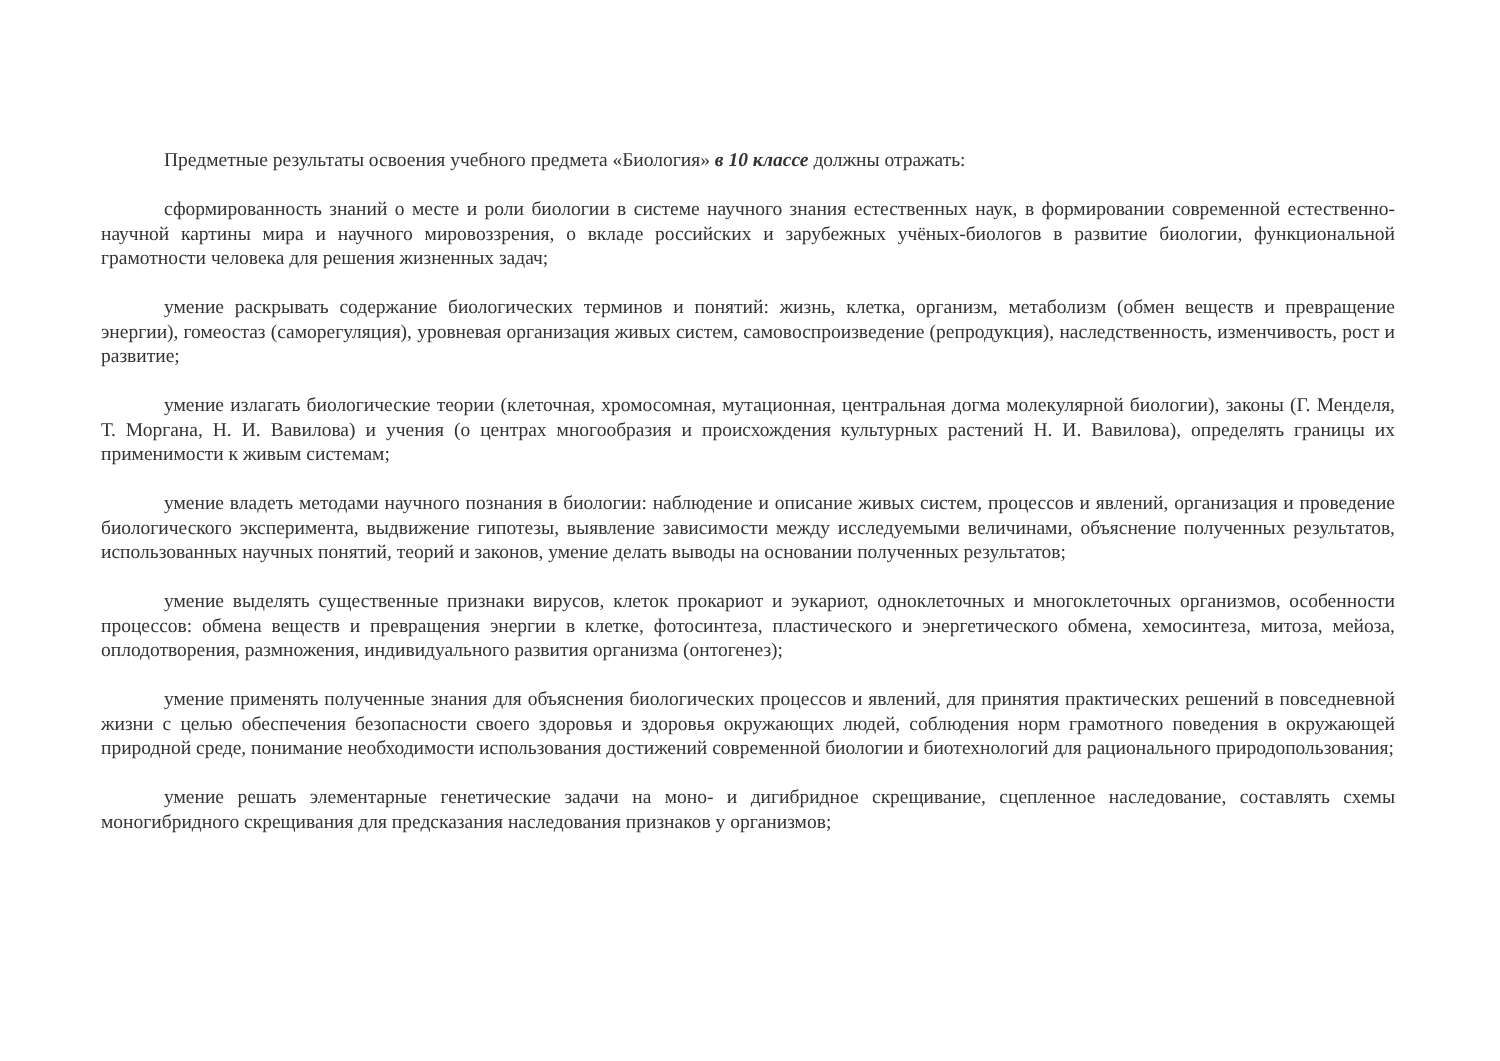Предметные результаты освоения учебного предмета «Биология» в 10 классе должны отражать:
сформированность знаний о месте и роли биологии в системе научного знания естественных наук, в формировании современной естественно-научной картины мира и научного мировоззрения, о вкладе российских и зарубежных учёных-биологов в развитие биологии, функциональной грамотности человека для решения жизненных задач;
умение раскрывать содержание биологических терминов и понятий: жизнь, клетка, организм, метаболизм (обмен веществ и превращение энергии), гомеостаз (саморегуляция), уровневая организация живых систем, самовоспроизведение (репродукция), наследственность, изменчивость, рост и развитие;
умение излагать биологические теории (клеточная, хромосомная, мутационная, центральная догма молекулярной биологии), законы (Г. Менделя, Т. Моргана, Н. И. Вавилова) и учения (о центрах многообразия и происхождения культурных растений Н. И. Вавилова), определять границы их применимости к живым системам;
умение владеть методами научного познания в биологии: наблюдение и описание живых систем, процессов и явлений, организация и проведение биологического эксперимента, выдвижение гипотезы, выявление зависимости между исследуемыми величинами, объяснение полученных результатов, использованных научных понятий, теорий и законов, умение делать выводы на основании полученных результатов;
умение выделять существенные признаки вирусов, клеток прокариот и эукариот, одноклеточных и многоклеточных организмов, особенности процессов: обмена веществ и превращения энергии в клетке, фотосинтеза, пластического и энергетического обмена, хемосинтеза, митоза, мейоза, оплодотворения, размножения, индивидуального развития организма (онтогенез);
умение применять полученные знания для объяснения биологических процессов и явлений, для принятия практических решений в повседневной жизни с целью обеспечения безопасности своего здоровья и здоровья окружающих людей, соблюдения норм грамотного поведения в окружающей природной среде, понимание необходимости использования достижений современной биологии и биотехнологий для рационального природопользования;
умение решать элементарные генетические задачи на моно- и дигибридное скрещивание, сцепленное наследование, составлять схемы моногибридного скрещивания для предсказания наследования признаков у организмов;